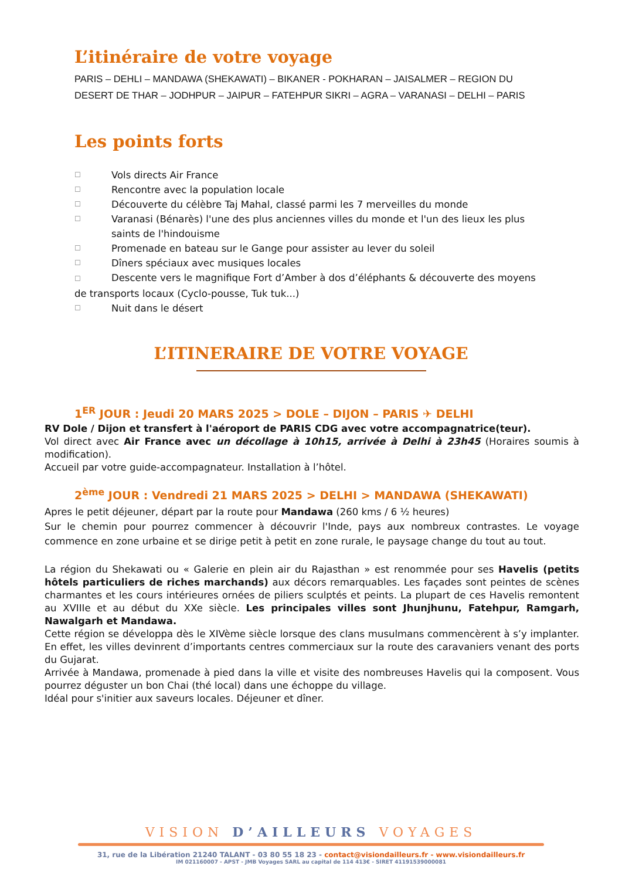L’itinéraire de votre voyage
PARIS – DEHLI – MANDAWA (SHEKAWATI) – BIKANER - POKHARAN – JAISALMER – REGION DU DESERT DE THAR – JODHPUR – JAIPUR – FATEHPUR SIKRI – AGRA – VARANASI – DELHI – PARIS
Les points forts
☐ Vols directs Air France
☐ Rencontre avec la population locale
☐ Découverte du célèbre Taj Mahal, classé parmi les 7 merveilles du monde
☐ Varanasi (Bénarès) l'une des plus anciennes villes du monde et l'un des lieux les plus saints de l'hindouisme
☐ Promenade en bateau sur le Gange pour assister au lever du soleil
☐ Dîners spéciaux avec musiques locales
☐ Descente vers le magnifique Fort d’Amber à dos d’éléphants & découverte des moyens de transports locaux (Cyclo-pousse, Tuk tuk...)
☐ Nuit dans le désert
L’ITINERAIRE DE VOTRE VOYAGE
1<sup>ER</sup> JOUR : Jeudi 20 MARS 2025 > DOLE – DIJON – PARIS ✈ DELHI
RV Dole / Dijon et transfert à l'aéroport de PARIS CDG avec votre accompagnatrice(teur).
Vol direct avec Air France avec un décollage à 10h15, arrivée à Delhi à 23h45 (Horaires soumis à modification).
Accueil par votre guide-accompagnateur. Installation à l’hôtel.
2<sup>ème</sup> JOUR : Vendredi 21 MARS 2025 > DELHI > MANDAWA (SHEKAWATI)
Apres le petit déjeuner, départ par la route pour Mandawa (260 kms / 6 ½ heures)
Sur le chemin pour pourrez commencer à découvrir l'Inde, pays aux nombreux contrastes. Le voyage commence en zone urbaine et se dirige petit à petit en zone rurale, le paysage change du tout au tout.
La région du Shekawati ou « Galerie en plein air du Rajasthan » est renommée pour ses Havelis (petits hôtels particuliers de riches marchands) aux décors remarquables. Les façades sont peintes de scènes charmantes et les cours intérieures ornées de piliers sculptés et peints. La plupart de ces Havelis remontent au XVIIIe et au début du XXe siècle. Les principales villes sont Jhunjhunu, Fatehpur, Ramgarh, Nawalgarh et Mandawa.
Cette région se développa dès le XIVème siècle lorsque des clans musulmans commencèrent à s’y implanter. En effet, les villes devinrent d’importants centres commerciaux sur la route des caravaniers venant des ports du Gujarat.
Arrivée à Mandawa, promenade à pied dans la ville et visite des nombreuses Havelis qui la composent. Vous pourrez déguster un bon Chai (thé local) dans une échoppe du village.
Idéal pour s'initier aux saveurs locales. Déjeuner et dîner.
VISION D’AILLEURS VOYAGES
31, rue de la Libération 21240 TALANT - 03 80 55 18 23 - contact@visiondailleurs.fr - www.visiondailleurs.fr
IM 021160007 - APST - JMB Voyages SARL au capital de 114 413€ - SIRET 41191539000081